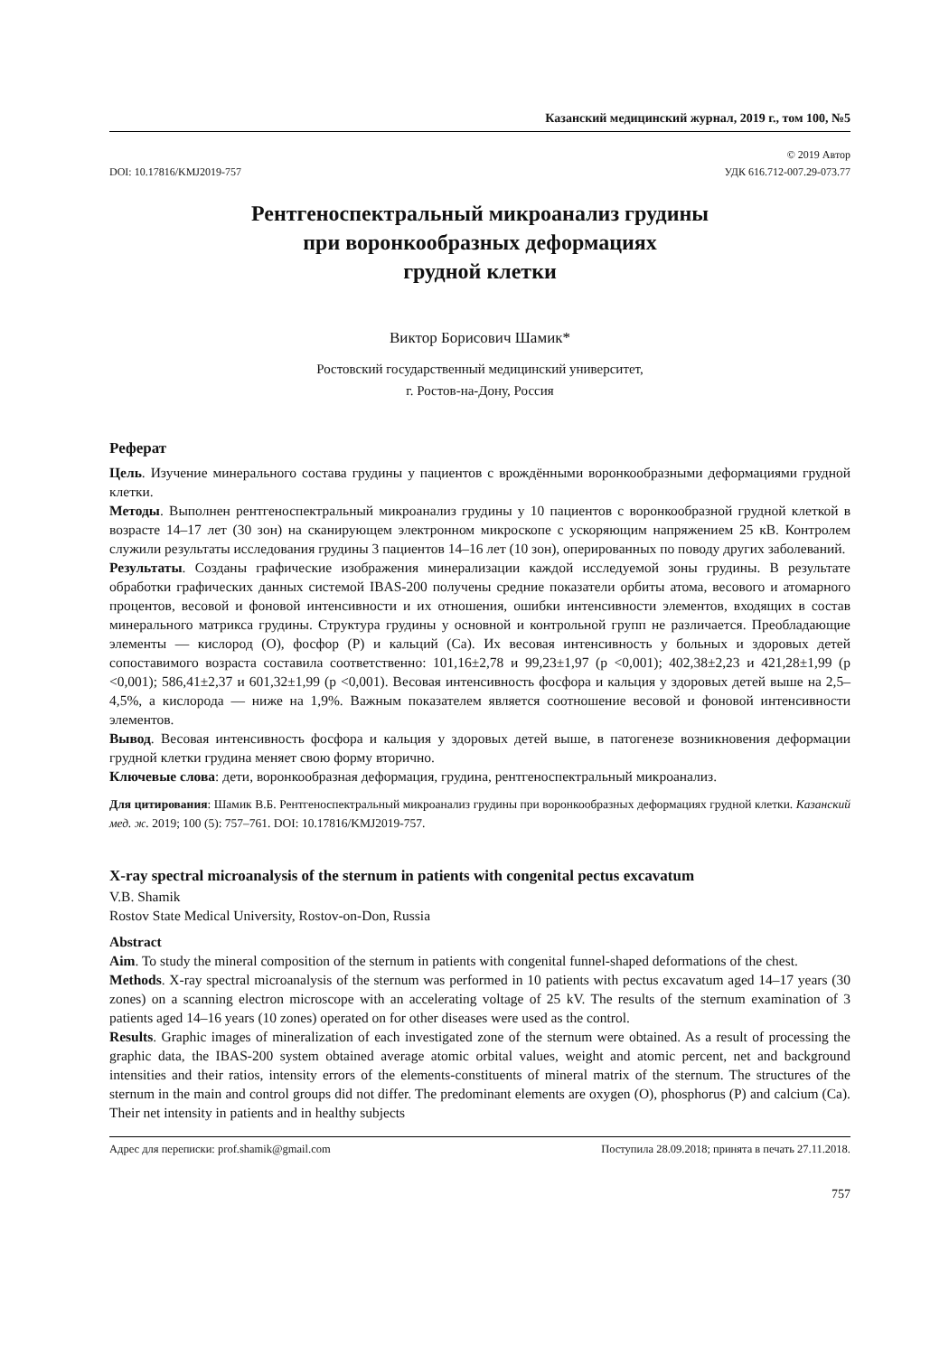Казанский медицинский журнал, 2019 г., том 100, №5
© 2019 Автор
DOI: 10.17816/KMJ2019-757 УДК 616.712-007.29-073.77
Рентгеноспектральный микроанализ грудины
при воронкообразных деформациях
грудной клетки
Виктор Борисович Шамик*
Ростовский государственный медицинский университет,
г. Ростов-на-Дону, Россия
Реферат
Цель. Изучение минерального состава грудины у пациентов с врождёнными воронкообразными деформациями грудной клетки.
Методы. Выполнен рентгеноспектральный микроанализ грудины у 10 пациентов с воронкообразной грудной клеткой в возрасте 14–17 лет (30 зон) на сканирующем электронном микроскопе с ускоряющим напряжением 25 кВ. Контролем служили результаты исследования грудины 3 пациентов 14–16 лет (10 зон), оперированных по поводу других заболеваний.
Результаты. Созданы графические изображения минерализации каждой исследуемой зоны грудины. В результате обработки графических данных системой IBAS-200 получены средние показатели орбиты атома, весового и атомарного процентов, весовой и фоновой интенсивности и их отношения, ошибки интенсивности элементов, входящих в состав минерального матрикса грудины. Структура грудины у основной и контрольной групп не различается. Преобладающие элементы — кислород (O), фосфор (P) и кальций (Ca). Их весовая интенсивность у больных и здоровых детей сопоставимого возраста составила соответственно: 101,16±2,78 и 99,23±1,97 (p <0,001); 402,38±2,23 и 421,28±1,99 (p <0,001); 586,41±2,37 и 601,32±1,99 (p <0,001). Весовая интенсивность фосфора и кальция у здоровых детей выше на 2,5–4,5%, а кислорода — ниже на 1,9%. Важным показателем является соотношение весовой и фоновой интенсивности элементов.
Вывод. Весовая интенсивность фосфора и кальция у здоровых детей выше, в патогенезе возникновения деформации грудной клетки грудина меняет свою форму вторично.
Ключевые слова: дети, воронкообразная деформация, грудина, рентгеноспектральный микроанализ.
Для цитирования: Шамик В.Б. Рентгеноспектральный микроанализ грудины при воронкообразных деформациях грудной клетки. Казанский мед. ж. 2019; 100 (5): 757–761. DOI: 10.17816/KMJ2019-757.
X-ray spectral microanalysis of the sternum in patients with congenital pectus excavatum
V.B. Shamik
Rostov State Medical University, Rostov-on-Don, Russia
Abstract
Aim. To study the mineral composition of the sternum in patients with congenital funnel-shaped deformations of the chest.
Methods. X-ray spectral microanalysis of the sternum was performed in 10 patients with pectus excavatum aged 14–17 years (30 zones) on a scanning electron microscope with an accelerating voltage of 25 kV. The results of the sternum examination of 3 patients aged 14–16 years (10 zones) operated on for other diseases were used as the control.
Results. Graphic images of mineralization of each investigated zone of the sternum were obtained. As a result of processing the graphic data, the IBAS-200 system obtained average atomic orbital values, weight and atomic percent, net and background intensities and their ratios, intensity errors of the elements-constituents of mineral matrix of the sternum. The structures of the sternum in the main and control groups did not differ. The predominant elements are oxygen (O), phosphorus (P) and calcium (Ca). Their net intensity in patients and in healthy subjects
Адрес для переписки: prof.shamik@gmail.com Поступила 28.09.2018; принята в печать 27.11.2018.
757